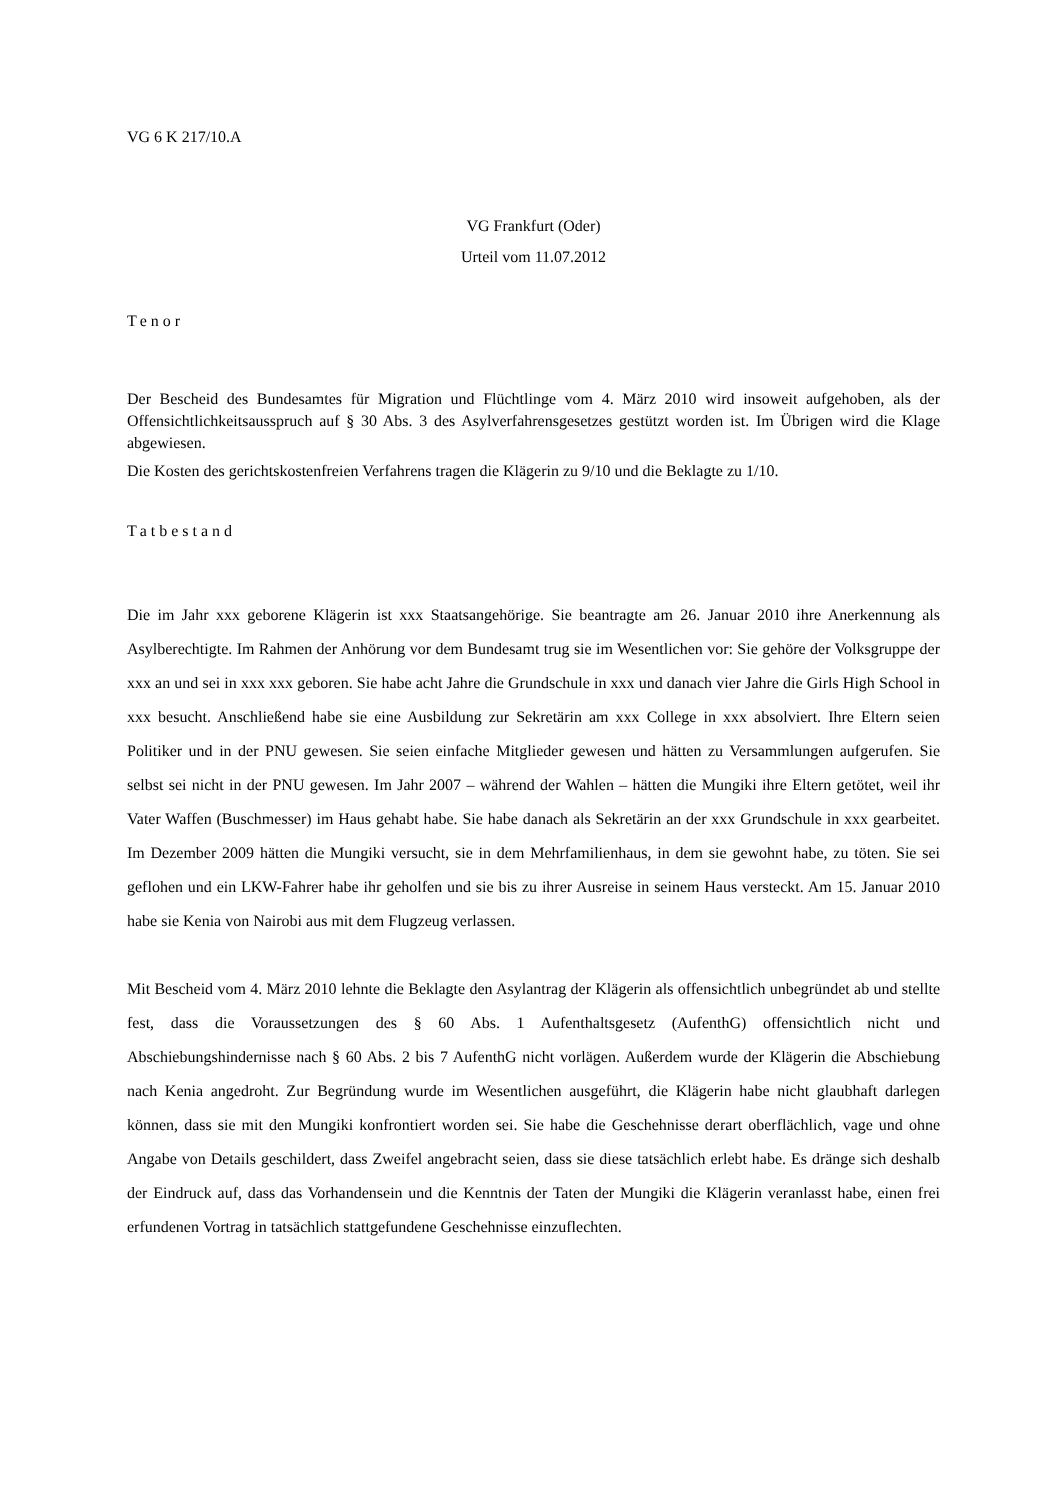VG 6 K 217/10.A
VG Frankfurt (Oder)
Urteil vom 11.07.2012
Tenor
Der Bescheid des Bundesamtes für Migration und Flüchtlinge vom 4. März 2010 wird insoweit aufgehoben, als der Offensichtlichkeitsausspruch auf § 30 Abs. 3 des Asylverfahrensgesetzes gestützt worden ist. Im Übrigen wird die Klage abgewiesen.
Die Kosten des gerichtskostenfreien Verfahrens tragen die Klägerin zu 9/10 und die Beklagte zu 1/10.
Tatbestand
Die im Jahr xxx geborene Klägerin ist xxx Staatsangehörige. Sie beantragte am 26. Januar 2010 ihre Anerkennung als Asylberechtigte. Im Rahmen der Anhörung vor dem Bundesamt trug sie im Wesentlichen vor: Sie gehöre der Volksgruppe der xxx an und sei in xxx xxx geboren. Sie habe acht Jahre die Grundschule in xxx und danach vier Jahre die Girls High School in xxx besucht. Anschließend habe sie eine Ausbildung zur Sekretärin am xxx College in xxx absolviert. Ihre Eltern seien Politiker und in der PNU gewesen. Sie seien einfache Mitglieder gewesen und hätten zu Versammlungen aufgerufen. Sie selbst sei nicht in der PNU gewesen. Im Jahr 2007 – während der Wahlen – hätten die Mungiki ihre Eltern getötet, weil ihr Vater Waffen (Buschmesser) im Haus gehabt habe. Sie habe danach als Sekretärin an der xxx Grundschule in xxx gearbeitet. Im Dezember 2009 hätten die Mungiki versucht, sie in dem Mehrfamilienhaus, in dem sie gewohnt habe, zu töten. Sie sei geflohen und ein LKW-Fahrer habe ihr geholfen und sie bis zu ihrer Ausreise in seinem Haus versteckt. Am 15. Januar 2010 habe sie Kenia von Nairobi aus mit dem Flugzeug verlassen.
Mit Bescheid vom 4. März 2010 lehnte die Beklagte den Asylantrag der Klägerin als offensichtlich unbegründet ab und stellte fest, dass die Voraussetzungen des § 60 Abs. 1 Aufenthaltsgesetz (AufenthG) offensichtlich nicht und Abschiebungshindernisse nach § 60 Abs. 2 bis 7 AufenthG nicht vorlägen. Außerdem wurde der Klägerin die Abschiebung nach Kenia angedroht. Zur Begründung wurde im Wesentlichen ausgeführt, die Klägerin habe nicht glaubhaft darlegen können, dass sie mit den Mungiki konfrontiert worden sei. Sie habe die Geschehnisse derart oberflächlich, vage und ohne Angabe von Details geschildert, dass Zweifel angebracht seien, dass sie diese tatsächlich erlebt habe. Es dränge sich deshalb der Eindruck auf, dass das Vorhandensein und die Kenntnis der Taten der Mungiki die Klägerin veranlasst habe, einen frei erfundenen Vortrag in tatsächlich stattgefundene Geschehnisse einzuflechten.